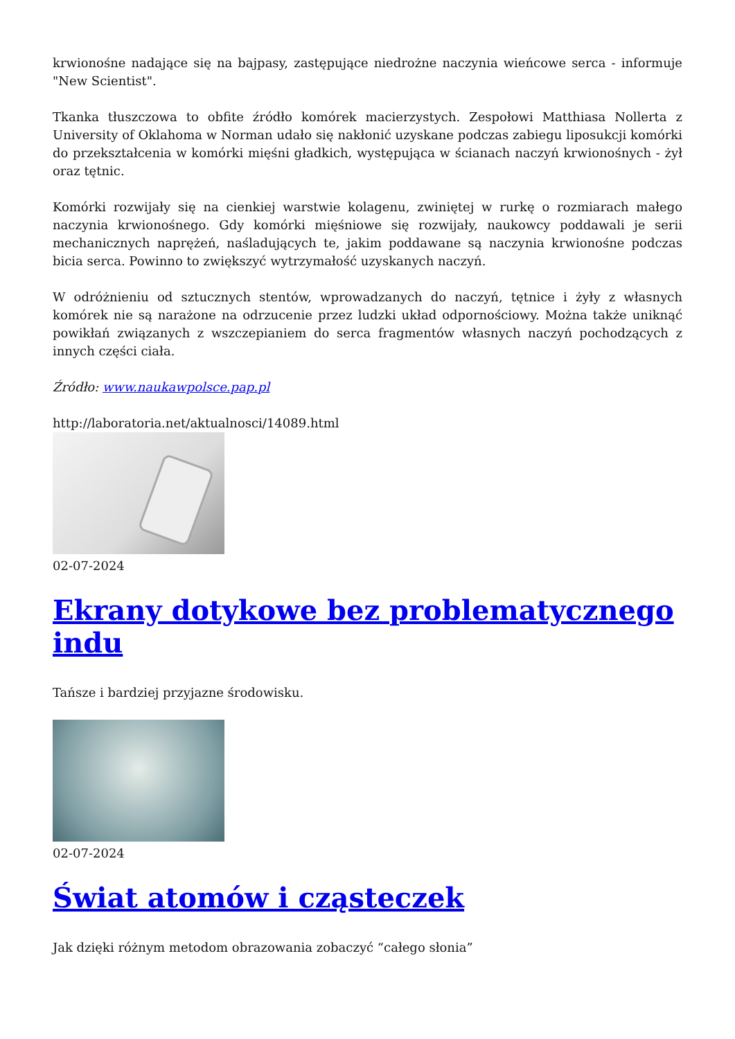krwionośne nadające się na bajpasy, zastępujące niedrożne naczynia wieńcowe serca - informuje "New Scientist".
Tkanka tłuszczowa to obfite źródło komórek macierzystych. Zespołowi Matthiasa Nollerta z University of Oklahoma w Norman udało się nakłonić uzyskane podczas zabiegu liposukcji komórki do przekształcenia w komórki mięśni gładkich, występująca w ścianach naczyń krwionośnych - żył oraz tętnic.
Komórki rozwijały się na cienkiej warstwie kolagenu, zwiniętej w rurkę o rozmiarach małego naczynia krwionośnego. Gdy komórki mięśniowe się rozwijały, naukowcy poddawali je serii mechanicznych naprężeń, naśladujących te, jakim poddawane są naczynia krwionośne podczas bicia serca. Powinno to zwiększyć wytrzymałość uzyskanych naczyń.
W odróżnieniu od sztucznych stentów, wprowadzanych do naczyń, tętnice i żyły z własnych komórek nie są narażone na odrzucenie przez ludzki układ odpornościowy. Można także uniknąć powikłań związanych z wszczepianiem do serca fragmentów własnych naczyń pochodzących z innych części ciała.
Źródło: www.naukawpolsce.pap.pl
http://laboratoria.net/aktualnosci/14089.html
02-07-2024
Ekrany dotykowe bez problematycznego indu
Tańsze i bardziej przyjazne środowisku.
02-07-2024
Świat atomów i cząsteczek
Jak dzięki różnym metodom obrazowania zobaczyć “całego słonia”